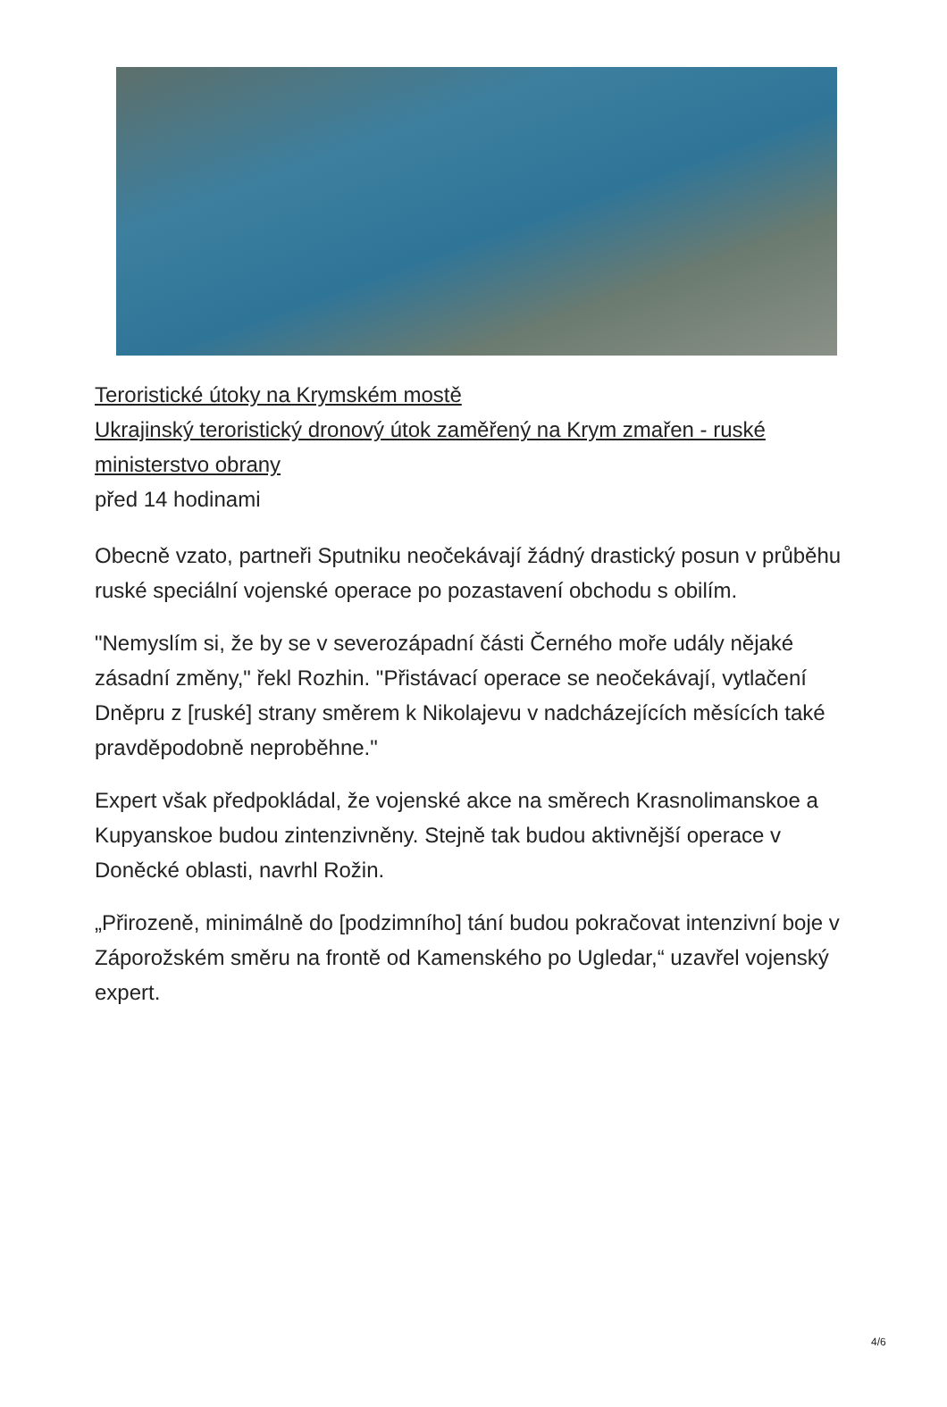Teroristické útoky na Krymském mostě
Ukrajinský teroristický dronový útok zaměřený na Krym zmařen - ruské ministerstvo obrany
před 14 hodinami
Obecně vzato, partneři Sputniku neočekávají žádný drastický posun v průběhu ruské speciální vojenské operace po pozastavení obchodu s obilím.
"Nemyslím si, že by se v severozápadní části Černého moře udály nějaké zásadní změny," řekl Rozhin. "Přistávací operace se neočekávají, vytlačení Dněpru z [ruské] strany směrem k Nikolajevu v nadcházejících měsících také pravděpodobně neproběhne."
Expert však předpokládal, že vojenské akce na směrech Krasnolimanskoe a Kupyanskoe budou zintenzivněny. Stejně tak budou aktivnější operace v Doněcké oblasti, navrhl Rožin.
„Přirozeně, minimálně do [podzimního] tání budou pokračovat intenzivní boje v Záporožském směru na frontě od Kamenského po Ugledar,“ uzavřel vojenský expert.
4/6